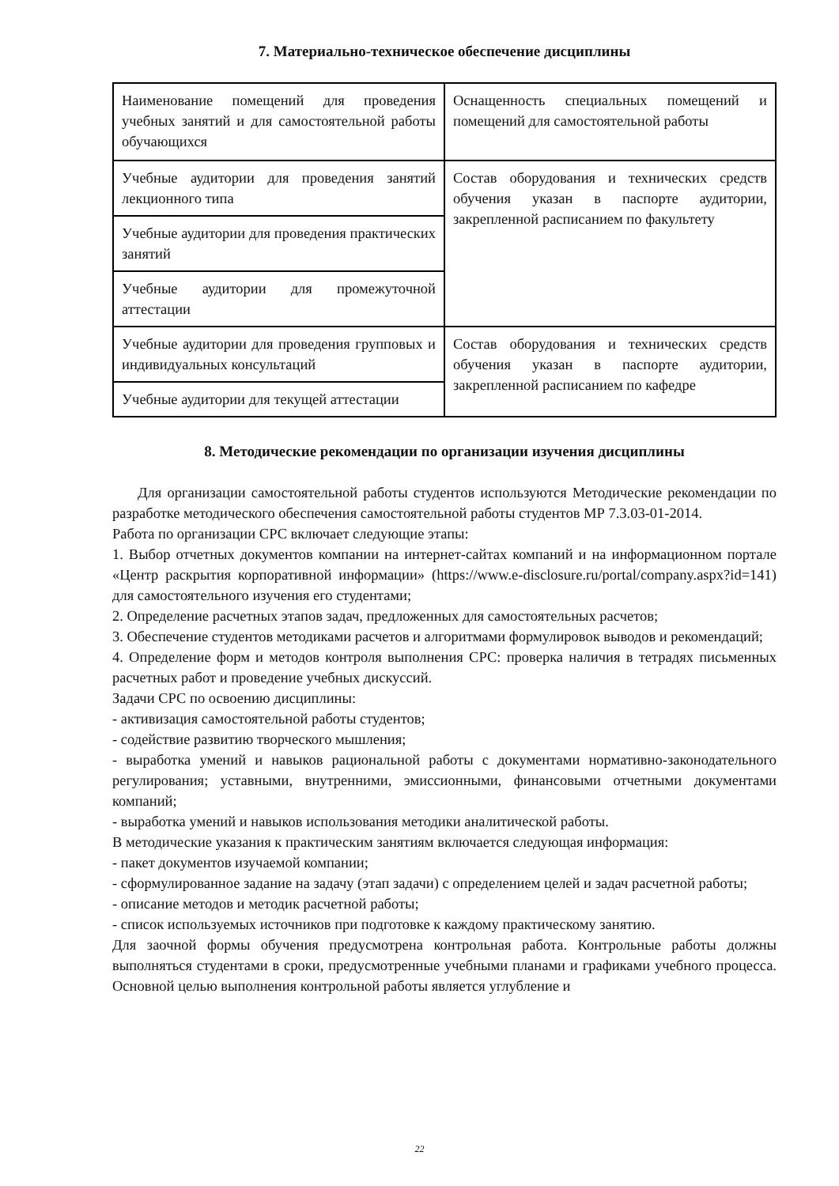7. Материально-техническое обеспечение дисциплины
| Наименование помещений для проведения учебных занятий и для самостоятельной работы обучающихся | Оснащенность специальных помещений и помещений для самостоятельной работы |
| Учебные аудитории для проведения занятий лекционного типа | Состав оборудования и технических средств обучения указан в паспорте аудитории, закрепленной расписанием по факультету |
| Учебные аудитории для проведения практических занятий | |
| Учебные аудитории для промежуточной аттестации | |
| Учебные аудитории для проведения групповых и индивидуальных консультаций | Состав оборудования и технических средств обучения указан в паспорте аудитории, закрепленной расписанием по кафедре |
| Учебные аудитории для текущей аттестации | |
8. Методические рекомендации по организации изучения дисциплины
Для организации самостоятельной работы студентов используются Методические рекомендации по разработке методического обеспечения самостоятельной работы студентов МР 7.3.03-01-2014.
Работа по организации СРС включает следующие этапы:
1. Выбор отчетных документов компании на интернет-сайтах компаний и на информационном портале «Центр раскрытия корпоративной информации» (https://www.e-disclosure.ru/portal/company.aspx?id=141) для самостоятельного изучения его студентами;
2. Определение расчетных этапов задач, предложенных для самостоятельных расчетов;
3. Обеспечение студентов методиками расчетов и алгоритмами формулировок выводов и рекомендаций;
4. Определение форм и методов контроля выполнения СРС: проверка наличия в тетрадях письменных расчетных работ и проведение учебных дискуссий.
Задачи СРС по освоению дисциплины:
- активизация самостоятельной работы студентов;
- содействие развитию творческого мышления;
- выработка умений и навыков рациональной работы с документами нормативно-законодательного регулирования; уставными, внутренними, эмиссионными, финансовыми отчетными документами компаний;
- выработка умений и навыков использования методики аналитической работы.
В методические указания к практическим занятиям включается следующая информация:
- пакет документов изучаемой компании;
- сформулированное задание на задачу (этап задачи) с определением целей и задач расчетной работы;
- описание методов и методик расчетной работы;
- список используемых источников при подготовке к каждому практическому занятию.
Для заочной формы обучения предусмотрена контрольная работа. Контрольные работы должны выполняться студентами в сроки, предусмотренные учебными планами и графиками учебного процесса. Основной целью выполнения контрольной работы является углубление и
22